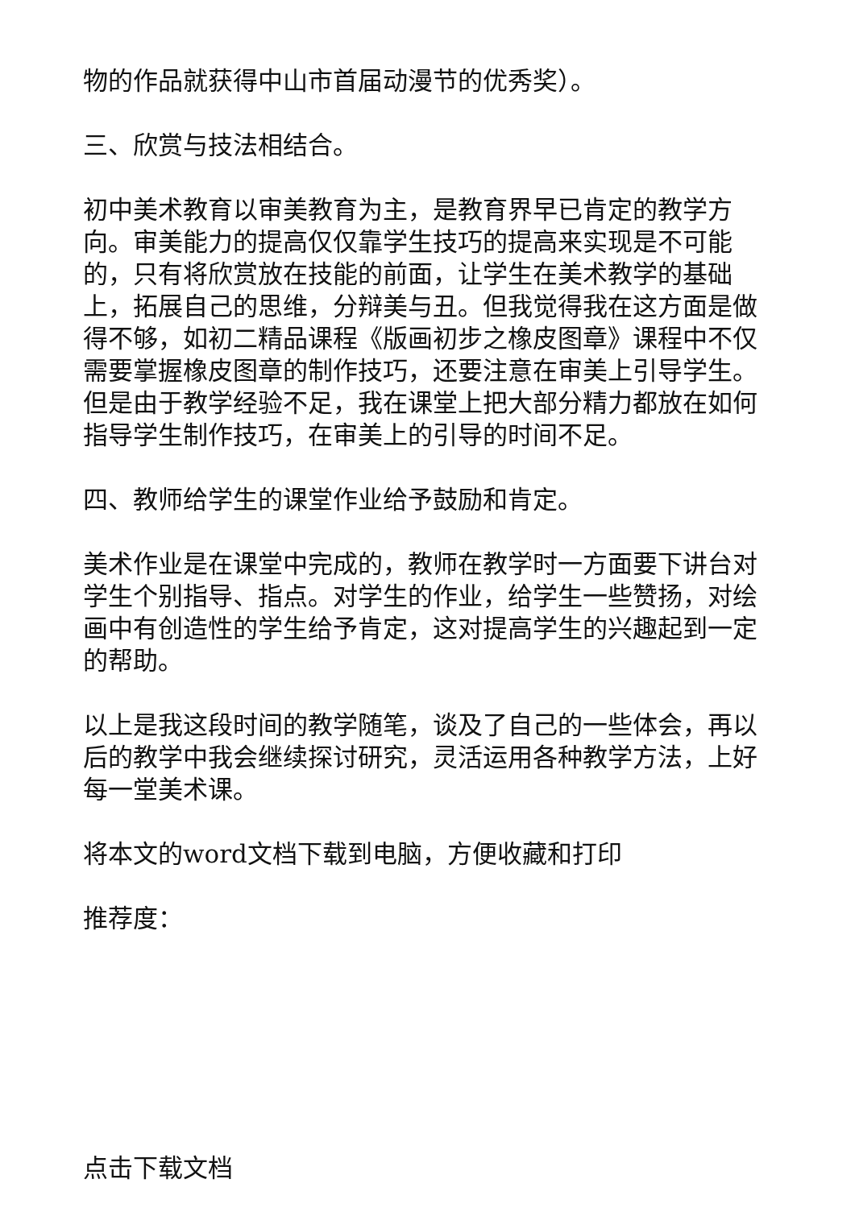物的作品就获得中山市首届动漫节的优秀奖）。
三、欣赏与技法相结合。
初中美术教育以审美教育为主，是教育界早已肯定的教学方向。审美能力的提高仅仅靠学生技巧的提高来实现是不可能的，只有将欣赏放在技能的前面，让学生在美术教学的基础上，拓展自己的思维，分辩美与丑。但我觉得我在这方面是做得不够，如初二精品课程《版画初步之橡皮图章》课程中不仅需要掌握橡皮图章的制作技巧，还要注意在审美上引导学生。但是由于教学经验不足，我在课堂上把大部分精力都放在如何指导学生制作技巧，在审美上的引导的时间不足。
四、教师给学生的课堂作业给予鼓励和肯定。
美术作业是在课堂中完成的，教师在教学时一方面要下讲台对学生个别指导、指点。对学生的作业，给学生一些赞扬，对绘画中有创造性的学生给予肯定，这对提高学生的兴趣起到一定的帮助。
以上是我这段时间的教学随笔，谈及了自己的一些体会，再以后的教学中我会继续探讨研究，灵活运用各种教学方法，上好每一堂美术课。
将本文的word文档下载到电脑，方便收藏和打印
推荐度：
点击下载文档